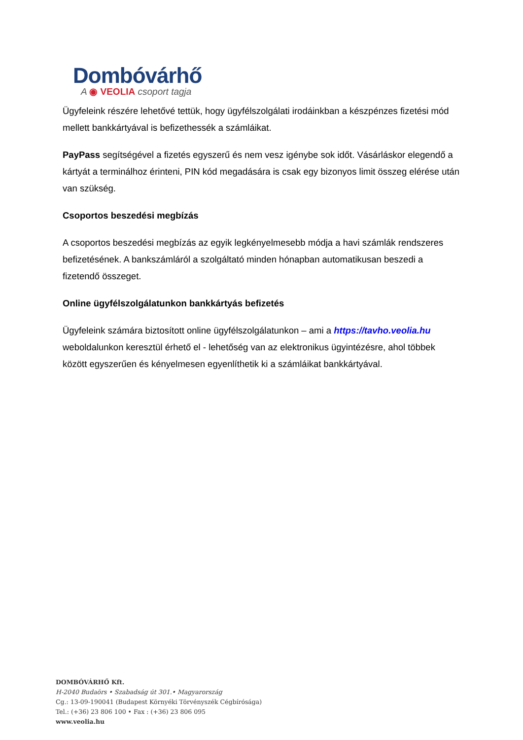Dombóvárhő
A ◉ VEOLIA csoport tagja
Ügyfeleink részére lehetővé tettük, hogy ügyfélszolgálati irodáinkban a készpénzes fizetési mód mellett bankkártyával is befizethessék a számláikat.
PayPass segítségével a fizetés egyszerű és nem vesz igénybe sok időt. Vásárláskor elegendő a kártyát a terminálhoz érinteni, PIN kód megadására is csak egy bizonyos limit összeg elérése után van szükség.
Csoportos beszedési megbízás
A csoportos beszedési megbízás az egyik legkényelmesebb módja a havi számlák rendszeres befizetésének. A bankszámláról a szolgáltató minden hónapban automatikusan beszedi a fizetendő összeget.
Online ügyfélszolgálatunkon bankkártyás befizetés
Ügyfeleink számára biztosított online ügyfélszolgálatunkon – ami a https://tavho.veolia.hu weboldalunkon keresztül érhető el - lehetőség van az elektronikus ügyintézésre, ahol többek között egyszerűen és kényelmesen egyenlíthetik ki a számláikat bankkártyával.
DOMBÓVÁRHŐ Kft.
H-2040 Budaörs • Szabadság út 301.• Magyarország
Cg.: 13-09-190041 (Budapest Környéki Törvényszék Cégbírósága)
Tel.: (+36) 23 806 100 • Fax : (+36) 23 806 095
www.veolia.hu